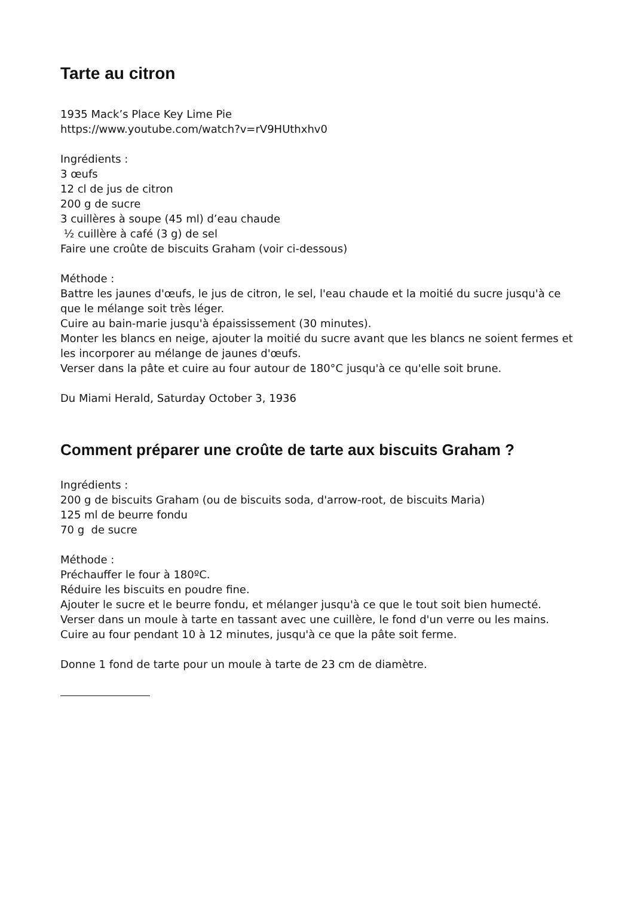Tarte au citron
1935 Mack’s Place Key Lime Pie
https://www.youtube.com/watch?v=rV9HUthxhv0
Ingrédients :
3 œufs
12 cl de jus de citron
200 g de sucre
3 cuillères à soupe (45 ml) d’eau chaude
½ cuillère à café (3 g) de sel
Faire une croûte de biscuits Graham (voir ci-dessous)
Méthode :
Battre les jaunes d'œufs, le jus de citron, le sel, l'eau chaude et la moitié du sucre jusqu'à ce que le mélange soit très léger.
Cuire au bain-marie jusqu'à épaississement (30 minutes).
Monter les blancs en neige, ajouter la moitié du sucre avant que les blancs ne soient fermes et les incorporer au mélange de jaunes d'œufs.
Verser dans la pâte et cuire au four autour de 180°C jusqu'à ce qu'elle soit brune.
Du Miami Herald, Saturday October 3, 1936
Comment préparer une croûte de tarte aux biscuits Graham ?
Ingrédients :
200 g de biscuits Graham (ou de biscuits soda, d'arrow-root, de biscuits Maria)
125 ml de beurre fondu
70 g de sucre
Méthode :
Préchauffer le four à 180ºC.
Réduire les biscuits en poudre fine.
Ajouter le sucre et le beurre fondu, et mélanger jusqu'à ce que le tout soit bien humecté.
Verser dans un moule à tarte en tassant avec une cuillère, le fond d'un verre ou les mains.
Cuire au four pendant 10 à 12 minutes, jusqu'à ce que la pâte soit ferme.
Donne 1 fond de tarte pour un moule à tarte de 23 cm de diamètre.